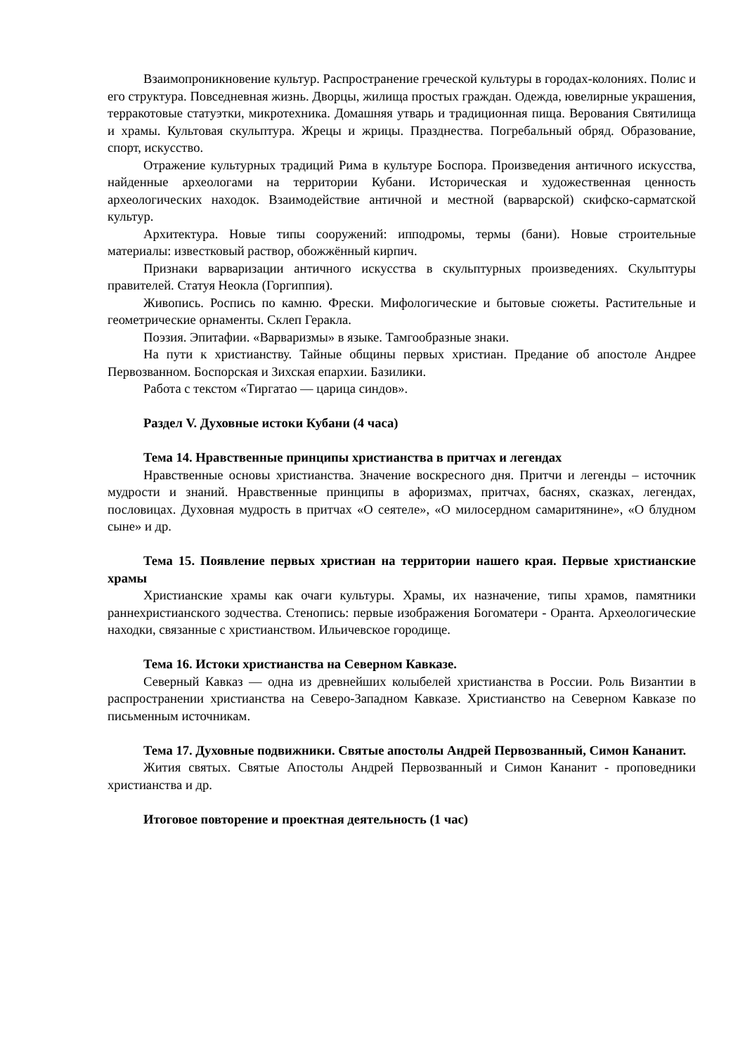Взаимопроникновение культур. Распространение греческой культуры в городах-колониях. Полис и его структура. Повседневная жизнь. Дворцы, жилища простых граждан. Одежда, ювелирные украшения, терракотовые статуэтки, микротехника. Домашняя утварь и традиционная пища. Верования Святилища и храмы. Культовая скульптура. Жрецы и жрицы. Празднества. Погребальный обряд. Образование, спорт, искусство.
Отражение культурных традиций Рима в культуре Боспора. Произведения античного искусства, найденные археологами на территории Кубани. Историческая и художественная ценность археологических находок. Взаимодействие античной и местной (варварской) скифско-сарматской культур.
Архитектура. Новые типы сооружений: ипподромы, термы (бани). Новые строительные материалы: известковый раствор, обожжённый кирпич.
Признаки варваризации античного искусства в скульптурных произведениях. Скульптуры правителей. Статуя Неокла (Горгиппия).
Живопись. Роспись по камню. Фрески. Мифологические и бытовые сюжеты. Растительные и геометрические орнаменты. Склеп Геракла.
Поэзия. Эпитафии. «Варваризмы» в языке. Тамгообразные знаки.
На пути к христианству. Тайные общины первых христиан. Предание об апостоле Андрее Первозванном. Боспорская и Зихская епархии. Базилики.
Работа с текстом «Тиргатао — царица синдов».
Раздел V. Духовные истоки Кубани (4 часа)
Тема 14. Нравственные принципы христианства в притчах и легендах
Нравственные основы христианства. Значение воскресного дня. Притчи и легенды – источник мудрости и знаний. Нравственные принципы в афоризмах, притчах, баснях, сказках, легендах, пословицах. Духовная мудрость в притчах «О сеятеле», «О милосердном самаритянине», «О блудном сыне» и др.
Тема 15. Появление первых христиан на территории нашего края. Первые христианские храмы
Христианские храмы как очаги культуры. Храмы, их назначение, типы храмов, памятники раннехристианского зодчества. Стенопись: первые изображения Богоматери - Оранта. Археологические находки, связанные с христианством. Ильичевское городище.
Тема 16. Истоки христианства на Северном Кавказе.
Северный Кавказ — одна из древнейших колыбелей христианства в России. Роль Византии в распространении христианства на Северо-Западном Кавказе. Христианство на Северном Кавказе по письменным источникам.
Тема 17. Духовные подвижники. Святые апостолы Андрей Первозванный, Симон Кананит.
Жития святых. Святые Апостолы Андрей Первозванный и Симон Кананит - проповедники христианства и др.
Итоговое повторение и проектная деятельность (1 час)